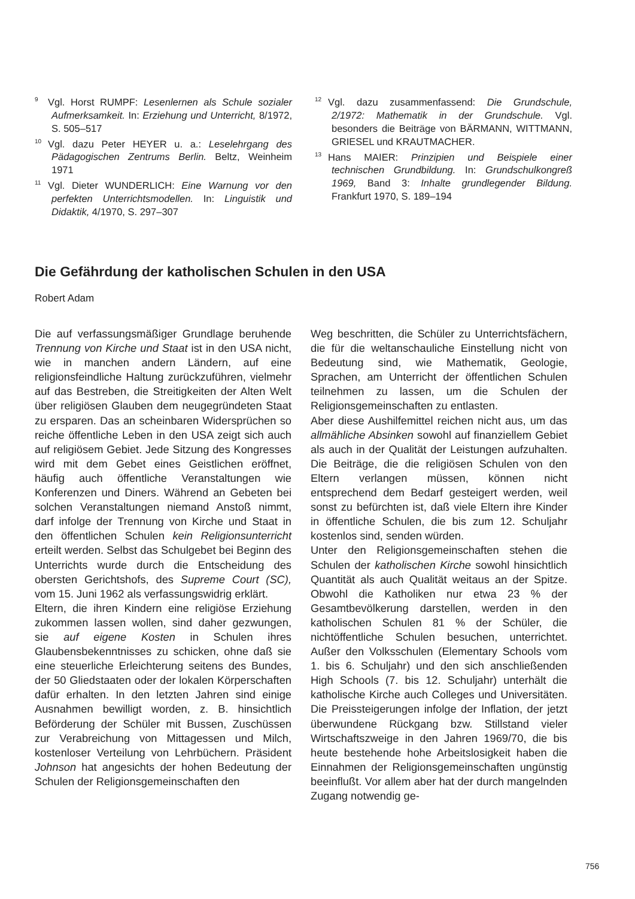<sup>9</sup> Vgl. Horst RUMPF: Lesenlernen als Schule sozialer Aufmerksamkeit. In: Erziehung und Unterricht, 8/1972, S. 505–517
<sup>10</sup> Vgl. dazu Peter HEYER u. a.: Leselehrgang des Pädagogischen Zentrums Berlin. Beltz, Weinheim 1971
<sup>11</sup> Vgl. Dieter WUNDERLICH: Eine Warnung vor den perfekten Unterrichtsmodellen. In: Linguistik und Didaktik, 4/1970, S. 297–307
<sup>12</sup> Vgl. dazu zusammenfassend: Die Grundschule, 2/1972: Mathematik in der Grundschule. Vgl. besonders die Beiträge von BÄRMANN, WITTMANN, GRIESEL und KRAUTMACHER.
<sup>13</sup> Hans MAIER: Prinzipien und Beispiele einer technischen Grundbildung. In: Grundschulkongreß 1969, Band 3: Inhalte grundlegender Bildung. Frankfurt 1970, S. 189–194
Die Gefährdung der katholischen Schulen in den USA
Robert Adam
Die auf verfassungsmäßiger Grundlage beruhende Trennung von Kirche und Staat ist in den USA nicht, wie in manchen andern Ländern, auf eine religionsfeindliche Haltung zurückzuführen, vielmehr auf das Bestreben, die Streitigkeiten der Alten Welt über religiösen Glauben dem neugegründeten Staat zu ersparen. Das an scheinbaren Widersprüchen so reiche öffentliche Leben in den USA zeigt sich auch auf religiösem Gebiet. Jede Sitzung des Kongresses wird mit dem Gebet eines Geistlichen eröffnet, häufig auch öffentliche Veranstaltungen wie Konferenzen und Diners. Während an Gebeten bei solchen Veranstaltungen niemand Anstoß nimmt, darf infolge der Trennung von Kirche und Staat in den öffentlichen Schulen kein Religionsunterricht erteilt werden. Selbst das Schulgebet bei Beginn des Unterrichts wurde durch die Entscheidung des obersten Gerichtshofs, des Supreme Court (SC), vom 15. Juni 1962 als verfassungswidrig erklärt.
Eltern, die ihren Kindern eine religiöse Erziehung zukommen lassen wollen, sind daher gezwungen, sie auf eigene Kosten in Schulen ihres Glaubensbekenntnisses zu schicken, ohne daß sie eine steuerliche Erleichterung seitens des Bundes, der 50 Gliedstaaten oder der lokalen Körperschaften dafür erhalten. In den letzten Jahren sind einige Ausnahmen bewilligt worden, z. B. hinsichtlich Beförderung der Schüler mit Bussen, Zuschüssen zur Verabreichung von Mittagessen und Milch, kostenloser Verteilung von Lehrbüchern. Präsident Johnson hat angesichts der hohen Bedeutung der Schulen der Religionsgemeinschaften den
Weg beschritten, die Schüler zu Unterrichtsfächern, die für die weltanschauliche Einstellung nicht von Bedeutung sind, wie Mathematik, Geologie, Sprachen, am Unterricht der öffentlichen Schulen teilnehmen zu lassen, um die Schulen der Religionsgemeinschaften zu entlasten.
Aber diese Aushilfemittel reichen nicht aus, um das allmähliche Absinken sowohl auf finanziellem Gebiet als auch in der Qualität der Leistungen aufzuhalten. Die Beiträge, die die religiösen Schulen von den Eltern verlangen müssen, können nicht entsprechend dem Bedarf gesteigert werden, weil sonst zu befürchten ist, daß viele Eltern ihre Kinder in öffentliche Schulen, die bis zum 12. Schuljahr kostenlos sind, senden würden.
Unter den Religionsgemeinschaften stehen die Schulen der katholischen Kirche sowohl hinsichtlich Quantität als auch Qualität weitaus an der Spitze. Obwohl die Katholiken nur etwa 23 % der Gesamtbevölkerung darstellen, werden in den katholischen Schulen 81 % der Schüler, die nichtöffentliche Schulen besuchen, unterrichtet. Außer den Volksschulen (Elementary Schools vom 1. bis 6. Schuljahr) und den sich anschließenden High Schools (7. bis 12. Schuljahr) unterhält die katholische Kirche auch Colleges und Universitäten. Die Preissteigerungen infolge der Inflation, der jetzt überwundene Rückgang bzw. Stillstand vieler Wirtschaftszweige in den Jahren 1969/70, die bis heute bestehende hohe Arbeitslosigkeit haben die Einnahmen der Religionsgemeinschaften ungünstig beeinflußt. Vor allem aber hat der durch mangelnden Zugang notwendig ge-
756